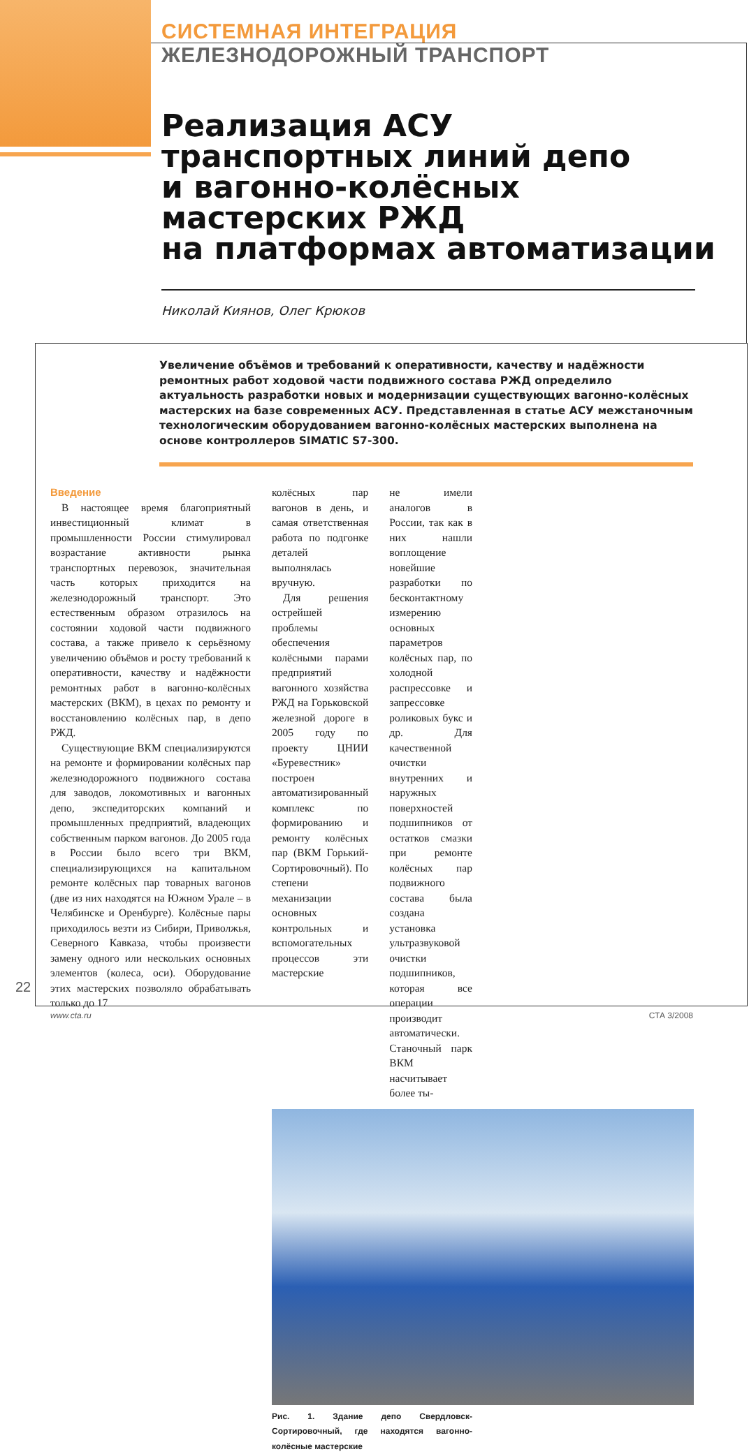СИСТЕМНАЯ ИНТЕГРАЦИЯ
ЖЕЛЕЗНОДОРОЖНЫЙ ТРАНСПОРТ
Реализация АСУ
транспортных линий депо
и вагонно-колёсных
мастерских РЖД
на платформах автоматизации
Николай Киянов, Олег Крюков
Увеличение объёмов и требований к оперативности, качеству и надёжности ремонтных работ ходовой части подвижного состава РЖД определило актуальность разработки новых и модернизации существующих вагонно-колёсных мастерских на базе современных АСУ. Представленная в статье АСУ межстаночным технологическим оборудованием вагонно-колёсных мастерских выполнена на основе контроллеров SIMATIC S7-300.
Введение
В настоящее время благоприятный инвестиционный климат в промышленности России стимулировал возрастание активности рынка транспортных перевозок, значительная часть которых приходится на железнодорожный транспорт. Это естественным образом отразилось на состоянии ходовой части подвижного состава, а также привело к серьёзному увеличению объёмов и росту требований к оперативности, качеству и надёжности ремонтных работ в вагонно-колёсных мастерских (ВКМ), в цехах по ремонту и восстановлению колёсных пар, в депо РЖД.
Существующие ВКМ специализируются на ремонте и формировании колёсных пар железнодорожного подвижного состава для заводов, локомотивных и вагонных депо, экспедиторских компаний и промышленных предприятий, владеющих собственным парком вагонов. До 2005 года в России было всего три ВКМ, специализирующихся на капитальном ремонте колёсных пар товарных вагонов (две из них находятся на Южном Урале – в Челябинске и Оренбурге). Колёсные пары приходилось везти из Сибири, Приволжья, Северного Кавказа, чтобы произвести замену одного или нескольких основных элементов (колеса, оси). Оборудование этих мастерских позволяло обрабатывать только до 17
колёсных пар вагонов в день, и самая ответственная работа по подгонке деталей выполнялась вручную.
Для решения острейшей проблемы обеспечения колёсными парами предприятий вагонного хозяйства РЖД на Горьковской железной дороге в 2005 году по проекту ЦНИИ «Буревестник» построен автоматизированный комплекс по формированию и ремонту колёсных пар (ВКМ Горький-Сортировочный). По степени механизации основных контрольных и вспомогательных процессов эти мастерские
не имели аналогов в России, так как в них нашли воплощение новейшие разработки по бесконтактному измерению основных параметров колёсных пар, по холодной распрессовке и запрессовке роликовых букс и др. Для качественной очистки внутренних и наружных поверхностей подшипников от остатков смазки при ремонте колёсных пар подвижного состава была создана установка ультразвуковой очистки подшипников, которая все операции производит автоматически. Станочный парк ВКМ насчитывает более ты-
Рис. 1. Здание депо Свердловск-Сортировочный, где находятся вагонно-колёсные мастерские
22
www.cta.ru СТА 3/2008